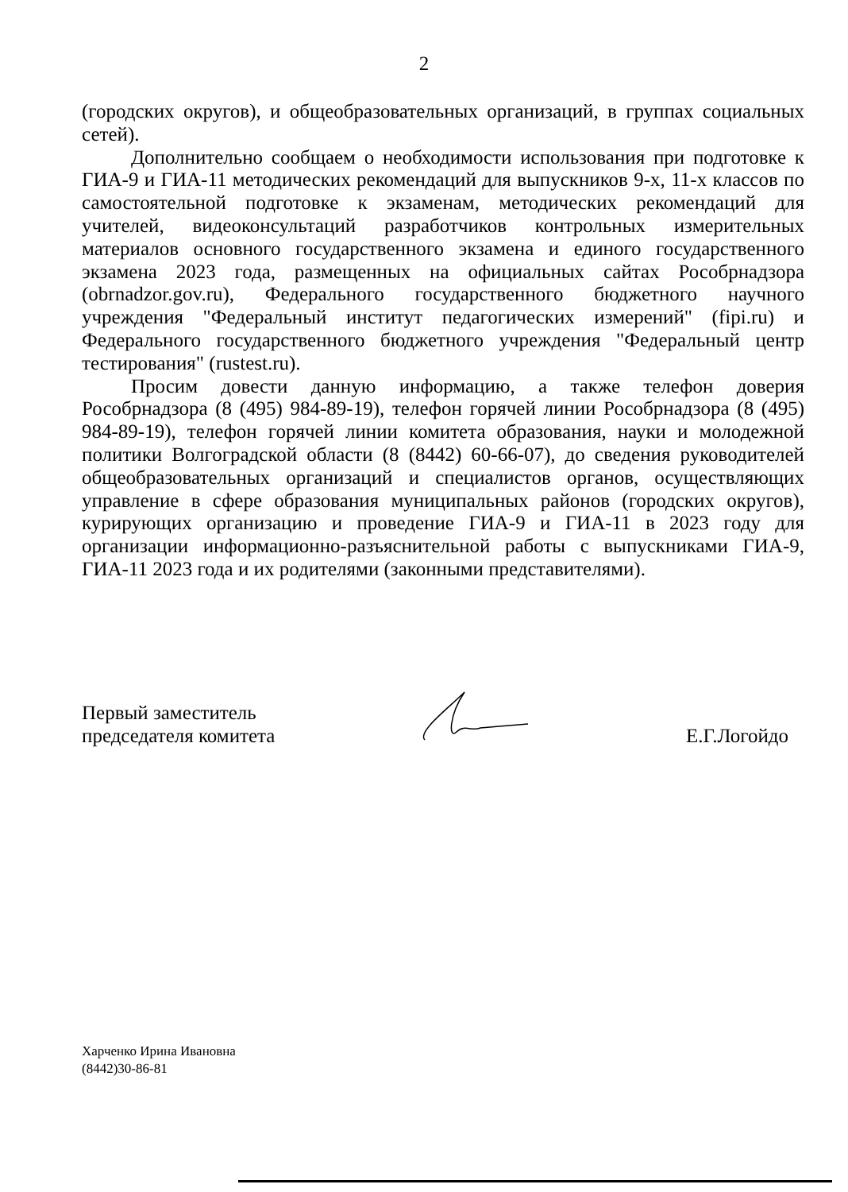2
(городских округов), и общеобразовательных организаций, в группах социальных сетей).
Дополнительно сообщаем о необходимости использования при подготовке к ГИА-9 и ГИА-11 методических рекомендаций для выпускников 9-х, 11-х классов по самостоятельной подготовке к экзаменам, методических рекомендаций для учителей, видеоконсультаций разработчиков контрольных измерительных материалов основного государственного экзамена и единого государственного экзамена 2023 года, размещенных на официальных сайтах Рособрнадзора (obrnadzor.gov.ru), Федерального государственного бюджетного научного учреждения "Федеральный институт педагогических измерений" (fipi.ru) и Федерального государственного бюджетного учреждения "Федеральный центр тестирования" (rustest.ru).
Просим довести данную информацию, а также телефон доверия Рособрнадзора (8 (495) 984-89-19), телефон горячей линии Рособрнадзора (8 (495) 984-89-19), телефон горячей линии комитета образования, науки и молодежной политики Волгоградской области (8 (8442) 60-66-07), до сведения руководителей общеобразовательных организаций и специалистов органов, осуществляющих управление в сфере образования муниципальных районов (городских округов), курирующих организацию и проведение ГИА-9 и ГИА-11 в 2023 году для организации информационно-разъяснительной работы с выпускниками ГИА-9, ГИА-11 2023 года и их родителями (законными представителями).
Первый заместитель
председателя комитета
Е.Г.Логойдо
Харченко Ирина Ивановна
(8442)30-86-81